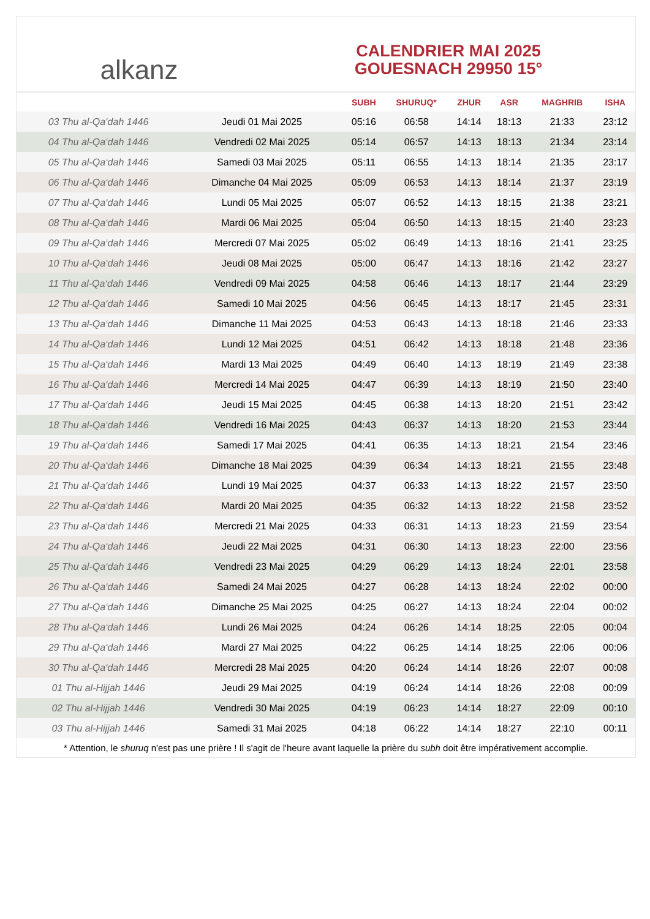alkanz
CALENDRIER MAI 2025
GOUESNACH 29950 15°
| | | SUBH | SHURUQ* | ZHUR | ASR | MAGHRIB | ISHA |
| --- | --- | --- | --- | --- | --- | --- | --- |
| 03 Thu al-Qa‘dah 1446 | Jeudi 01 Mai 2025 | 05:16 | 06:58 | 14:14 | 18:13 | 21:33 | 23:12 |
| 04 Thu al-Qa‘dah 1446 | Vendredi 02 Mai 2025 | 05:14 | 06:57 | 14:13 | 18:13 | 21:34 | 23:14 |
| 05 Thu al-Qa‘dah 1446 | Samedi 03 Mai 2025 | 05:11 | 06:55 | 14:13 | 18:14 | 21:35 | 23:17 |
| 06 Thu al-Qa‘dah 1446 | Dimanche 04 Mai 2025 | 05:09 | 06:53 | 14:13 | 18:14 | 21:37 | 23:19 |
| 07 Thu al-Qa‘dah 1446 | Lundi 05 Mai 2025 | 05:07 | 06:52 | 14:13 | 18:15 | 21:38 | 23:21 |
| 08 Thu al-Qa‘dah 1446 | Mardi 06 Mai 2025 | 05:04 | 06:50 | 14:13 | 18:15 | 21:40 | 23:23 |
| 09 Thu al-Qa‘dah 1446 | Mercredi 07 Mai 2025 | 05:02 | 06:49 | 14:13 | 18:16 | 21:41 | 23:25 |
| 10 Thu al-Qa‘dah 1446 | Jeudi 08 Mai 2025 | 05:00 | 06:47 | 14:13 | 18:16 | 21:42 | 23:27 |
| 11 Thu al-Qa‘dah 1446 | Vendredi 09 Mai 2025 | 04:58 | 06:46 | 14:13 | 18:17 | 21:44 | 23:29 |
| 12 Thu al-Qa‘dah 1446 | Samedi 10 Mai 2025 | 04:56 | 06:45 | 14:13 | 18:17 | 21:45 | 23:31 |
| 13 Thu al-Qa‘dah 1446 | Dimanche 11 Mai 2025 | 04:53 | 06:43 | 14:13 | 18:18 | 21:46 | 23:33 |
| 14 Thu al-Qa‘dah 1446 | Lundi 12 Mai 2025 | 04:51 | 06:42 | 14:13 | 18:18 | 21:48 | 23:36 |
| 15 Thu al-Qa‘dah 1446 | Mardi 13 Mai 2025 | 04:49 | 06:40 | 14:13 | 18:19 | 21:49 | 23:38 |
| 16 Thu al-Qa‘dah 1446 | Mercredi 14 Mai 2025 | 04:47 | 06:39 | 14:13 | 18:19 | 21:50 | 23:40 |
| 17 Thu al-Qa‘dah 1446 | Jeudi 15 Mai 2025 | 04:45 | 06:38 | 14:13 | 18:20 | 21:51 | 23:42 |
| 18 Thu al-Qa‘dah 1446 | Vendredi 16 Mai 2025 | 04:43 | 06:37 | 14:13 | 18:20 | 21:53 | 23:44 |
| 19 Thu al-Qa‘dah 1446 | Samedi 17 Mai 2025 | 04:41 | 06:35 | 14:13 | 18:21 | 21:54 | 23:46 |
| 20 Thu al-Qa‘dah 1446 | Dimanche 18 Mai 2025 | 04:39 | 06:34 | 14:13 | 18:21 | 21:55 | 23:48 |
| 21 Thu al-Qa‘dah 1446 | Lundi 19 Mai 2025 | 04:37 | 06:33 | 14:13 | 18:22 | 21:57 | 23:50 |
| 22 Thu al-Qa‘dah 1446 | Mardi 20 Mai 2025 | 04:35 | 06:32 | 14:13 | 18:22 | 21:58 | 23:52 |
| 23 Thu al-Qa‘dah 1446 | Mercredi 21 Mai 2025 | 04:33 | 06:31 | 14:13 | 18:23 | 21:59 | 23:54 |
| 24 Thu al-Qa‘dah 1446 | Jeudi 22 Mai 2025 | 04:31 | 06:30 | 14:13 | 18:23 | 22:00 | 23:56 |
| 25 Thu al-Qa‘dah 1446 | Vendredi 23 Mai 2025 | 04:29 | 06:29 | 14:13 | 18:24 | 22:01 | 23:58 |
| 26 Thu al-Qa‘dah 1446 | Samedi 24 Mai 2025 | 04:27 | 06:28 | 14:13 | 18:24 | 22:02 | 00:00 |
| 27 Thu al-Qa‘dah 1446 | Dimanche 25 Mai 2025 | 04:25 | 06:27 | 14:13 | 18:24 | 22:04 | 00:02 |
| 28 Thu al-Qa‘dah 1446 | Lundi 26 Mai 2025 | 04:24 | 06:26 | 14:14 | 18:25 | 22:05 | 00:04 |
| 29 Thu al-Qa‘dah 1446 | Mardi 27 Mai 2025 | 04:22 | 06:25 | 14:14 | 18:25 | 22:06 | 00:06 |
| 30 Thu al-Qa‘dah 1446 | Mercredi 28 Mai 2025 | 04:20 | 06:24 | 14:14 | 18:26 | 22:07 | 00:08 |
| 01 Thu al-Hijjah 1446 | Jeudi 29 Mai 2025 | 04:19 | 06:24 | 14:14 | 18:26 | 22:08 | 00:09 |
| 02 Thu al-Hijjah 1446 | Vendredi 30 Mai 2025 | 04:19 | 06:23 | 14:14 | 18:27 | 22:09 | 00:10 |
| 03 Thu al-Hijjah 1446 | Samedi 31 Mai 2025 | 04:18 | 06:22 | 14:14 | 18:27 | 22:10 | 00:11 |
* Attention, le shuruq n'est pas une prière ! Il s'agit de l'heure avant laquelle la prière du subh doit être impérativement accomplie.